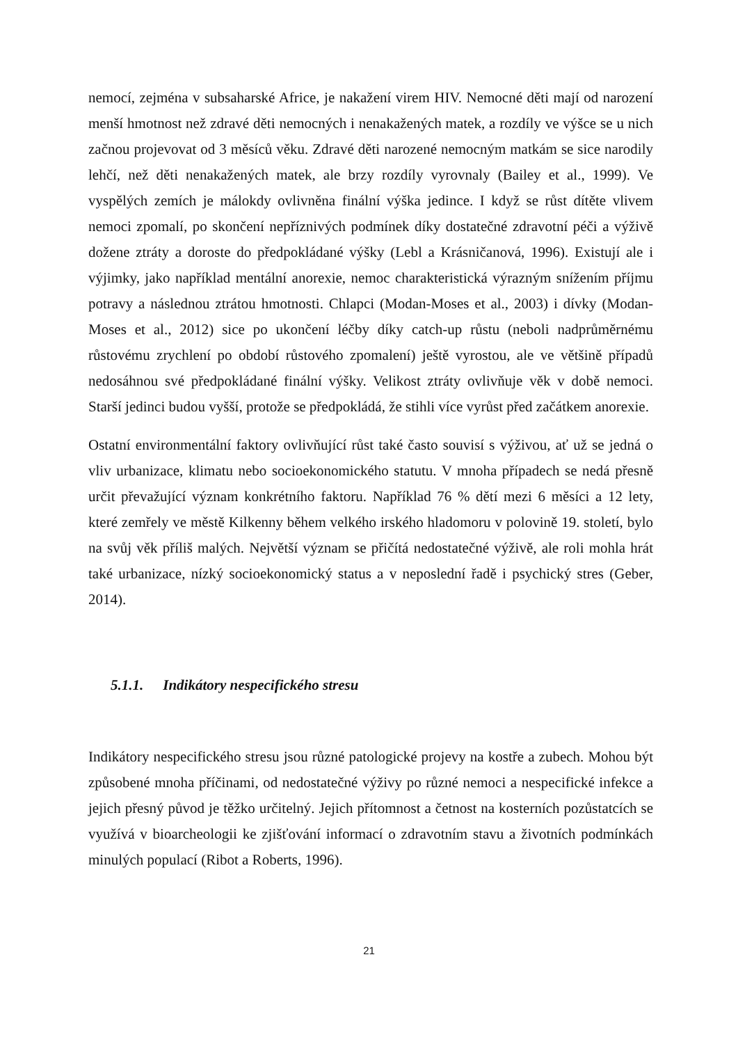nemocí, zejména v subsaharské Africe, je nakažení virem HIV. Nemocné děti mají od narození menší hmotnost než zdravé děti nemocných i nenakažených matek, a rozdíly ve výšce se u nich začnou projevovat od 3 měsíců věku. Zdravé děti narozené nemocným matkám se sice narodily lehčí, než děti nenakažených matek, ale brzy rozdíly vyrovnaly (Bailey et al., 1999). Ve vyspělých zemích je málokdy ovlivněna finální výška jedince. I když se růst dítěte vlivem nemoci zpomalí, po skončení nepříznivých podmínek díky dostatečné zdravotní péči a výživě dožene ztráty a doroste do předpokládané výšky (Lebl a Krásničanová, 1996). Existují ale i výjimky, jako například mentální anorexie, nemoc charakteristická výrazným snížením příjmu potravy a následnou ztrátou hmotnosti. Chlapci (Modan-Moses et al., 2003) i dívky (Modan-Moses et al., 2012) sice po ukončení léčby díky catch-up růstu (neboli nadprůměrnému růstovému zrychlení po období růstového zpomalení) ještě vyrostou, ale ve většině případů nedosáhnou své předpokládané finální výšky. Velikost ztráty ovlivňuje věk v době nemoci. Starší jedinci budou vyšší, protože se předpokládá, že stihli více vyrůst před začátkem anorexie.
Ostatní environmentální faktory ovlivňující růst také často souvisí s výživou, ať už se jedná o vliv urbanizace, klimatu nebo socioekonomického statutu. V mnoha případech se nedá přesně určit převažující význam konkrétního faktoru. Například 76 % dětí mezi 6 měsíci a 12 lety, které zemřely ve městě Kilkenny během velkého irského hladomoru v polovině 19. století, bylo na svůj věk příliš malých. Největší význam se přičítá nedostatečné výživě, ale roli mohla hrát také urbanizace, nízký socioekonomický status a v neposlední řadě i psychický stres (Geber, 2014).
5.1.1. Indikátory nespecifického stresu
Indikátory nespecifického stresu jsou různé patologické projevy na kostře a zubech. Mohou být způsobené mnoha příčinami, od nedostatečné výživy po různé nemoci a nespecifické infekce a jejich přesný původ je těžko určitelný. Jejich přítomnost a četnost na kosterních pozůstatcích se využívá v bioarcheologii ke zjišťování informací o zdravotním stavu a životních podmínkách minulých populací (Ribot a Roberts, 1996).
21